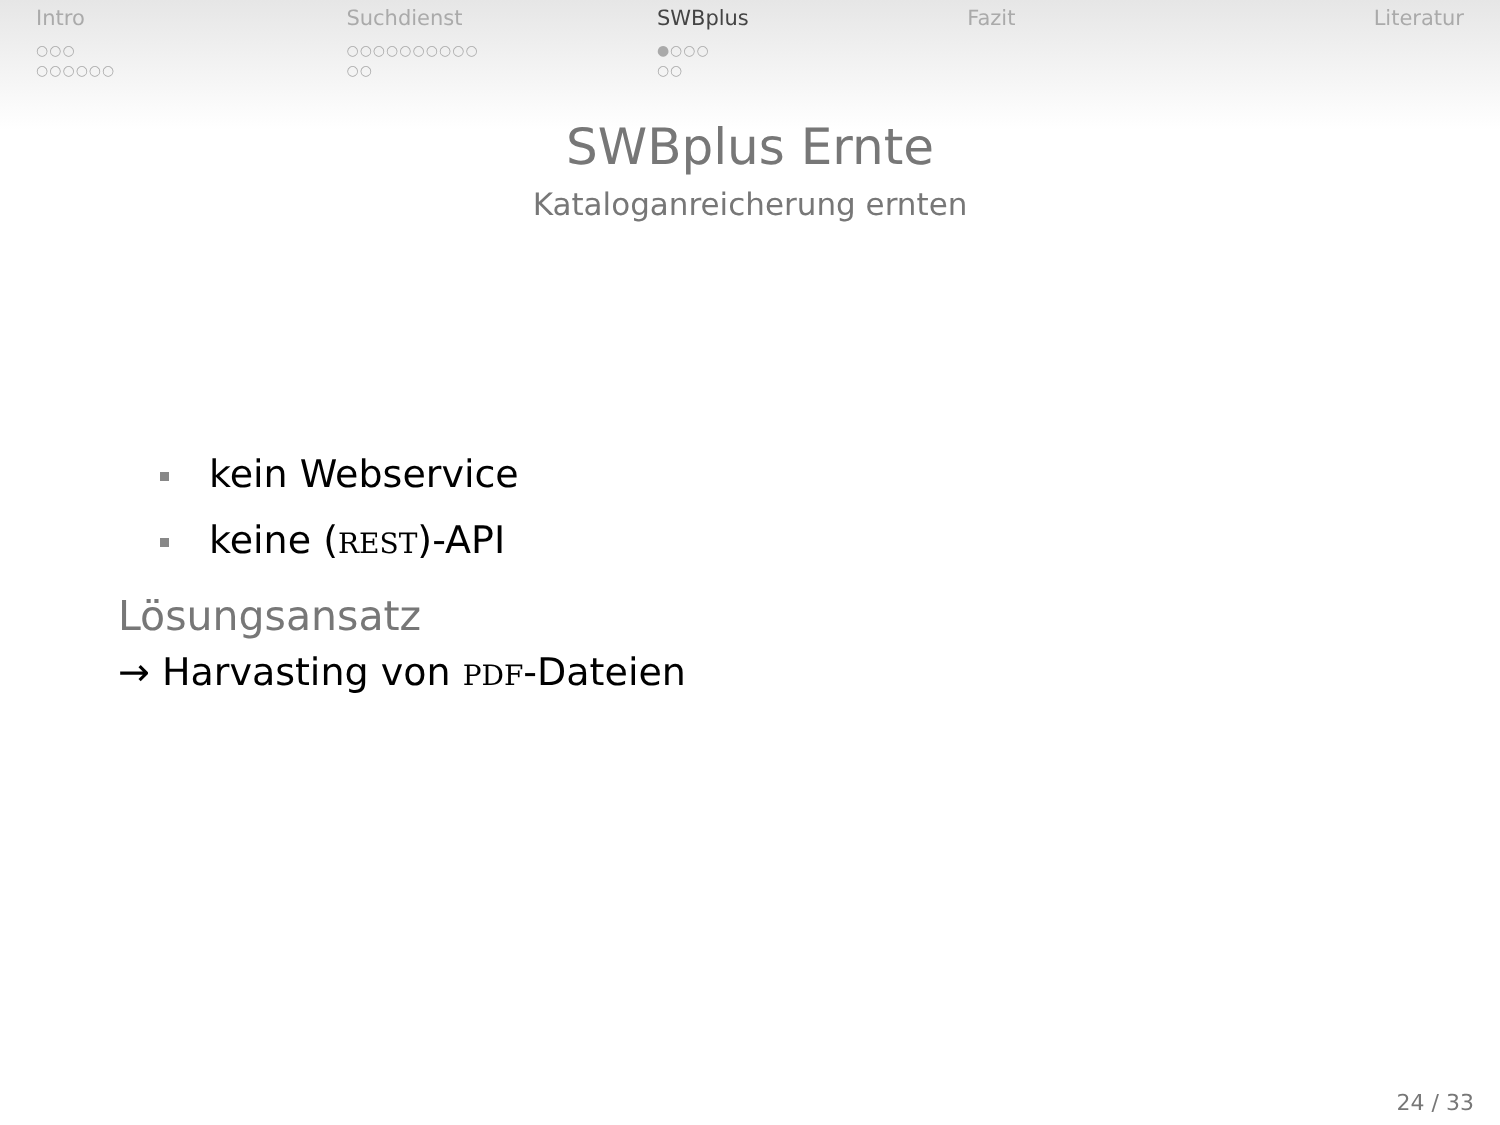Intro
○○○
○○○○○○
Suchdienst
○○○○○○○○○○
○○
SWBplus
●○○○
○○
Fazit Literatur
SWBplus Ernte
Kataloganreicherung ernten
kein Webservice
keine (REST)-API
Lösungsansatz
→ Harvasting von PDF-Dateien
24 / 33